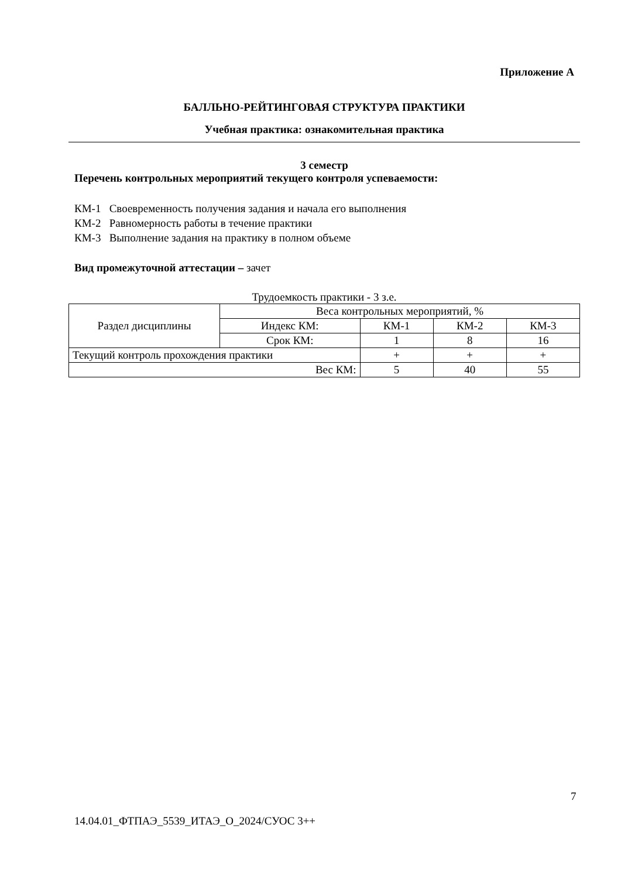Приложение А
БАЛЛЬНО-РЕЙТИНГОВАЯ СТРУКТУРА ПРАКТИКИ
Учебная практика: ознакомительная практика
3 семестр
Перечень контрольных мероприятий текущего контроля успеваемости:
КМ-1 Своевременность получения задания и начала его выполнения
КМ-2 Равномерность работы в течение практики
КМ-3 Выполнение задания на практику в полном объеме
Вид промежуточной аттестации – зачет
Трудоемкость практики - 3 з.е.
| Раздел дисциплины | Веса контрольных мероприятий, % | | | |
| | Индекс КМ: | КМ-1 | КМ-2 | КМ-3 |
| | Срок КМ: | 1 | 8 | 16 |
| Текущий контроль прохождения практики | | + | + | + |
| Вес КМ: | | 5 | 40 | 55 |
7
14.04.01_ФТПАЭ_5539_ИТАЭ_О_2024/СУОС 3++